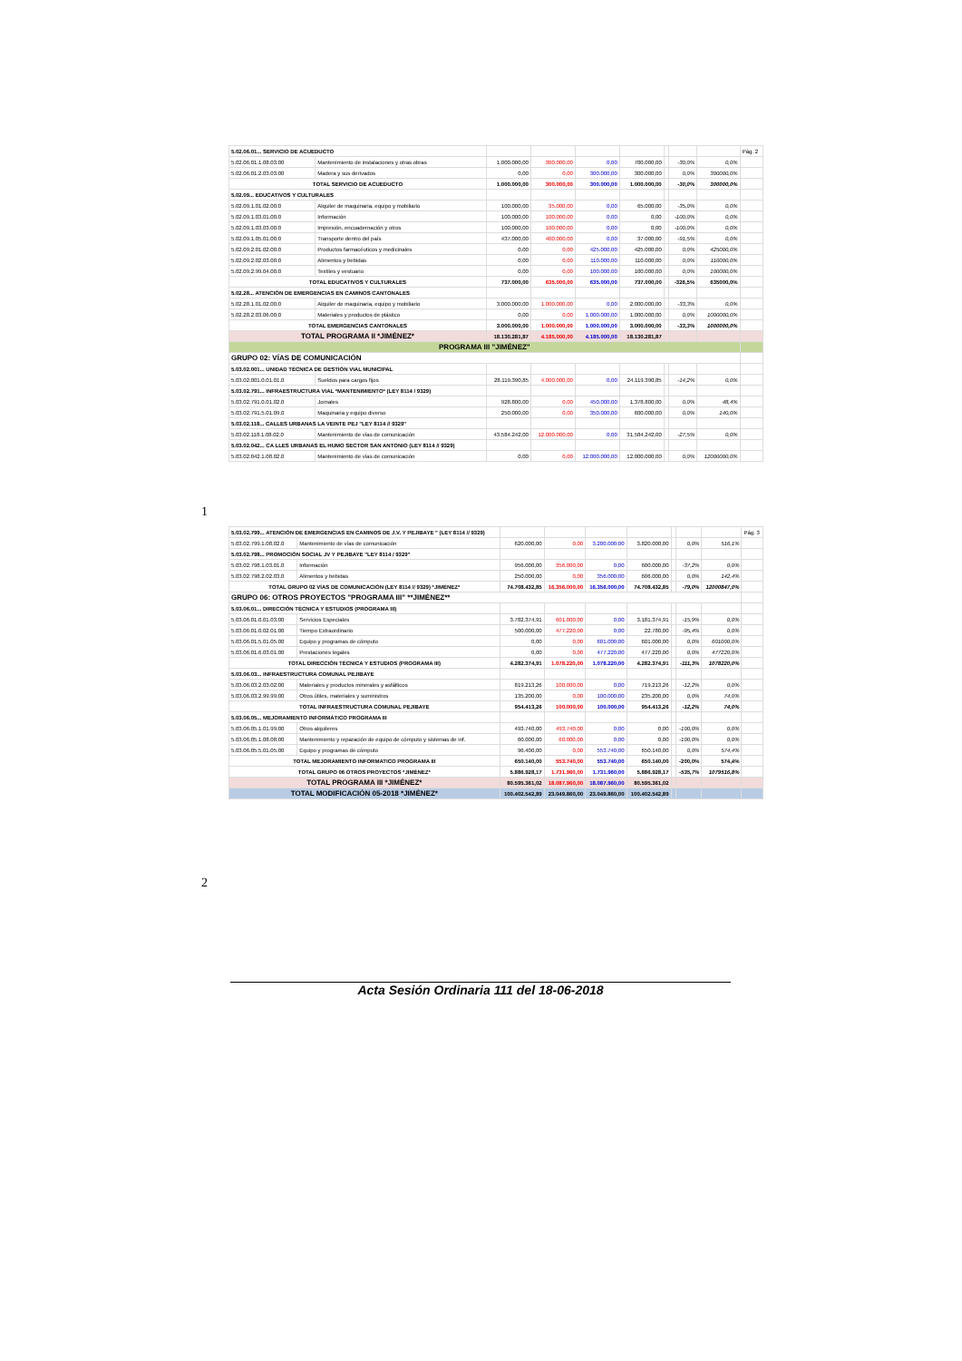| 5.02.06.01... SERVICIO DE ACUEDUCTO | | | | | | | | | Pág. 2 |
| 5.02.06.01.1.08.03.00 | Mantenimiento de instalaciones y otras obras | 1.000.000,00 | 300.000,00 | 0,00 | 700.000,00 | | -30,0% | 0,0% | |
| 5.02.06.01.2.03.03.00 | Madera y sus derivados | 0,00 | 0,00 | 300.000,00 | 300.000,00 | | 0,0% | 300000,0% | |
| TOTAL SERVICIO DE ACUEDUCTO | | 1.000.000,00 | 300.000,00 | 300.000,00 | 1.000.000,00 | | -30,0% | 300000,0% | |
| 5.02.09... EDUCATIVOS Y CULTURALES | | | | | | | | | |
| 5.02.09.1.01.02.00.0 | Alquiler de maquinaria, equipo y mobiliario | 100.000,00 | 35.000,00 | 0,00 | 65.000,00 | | -35,0% | 0,0% | |
| 5.02.09.1.03.01.00.0 | Información | 100.000,00 | 100.000,00 | 0,00 | 0,00 | | -100,0% | 0,0% | |
| 5.02.09.1.03.03.00.0 | Impresión, encuadernación y otros | 100.000,00 | 100.000,00 | 0,00 | 0,00 | | -100,0% | 0,0% | |
| 5.02.09.1.05.01.00.0 | Transporte dentro del país | 437.000,00 | 400.000,00 | 0,00 | 37.000,00 | | -91,5% | 0,0% | |
| 5.02.09.2.01.02.00.0 | Productos farmacéuticos y medicinales | 0,00 | 0,00 | 425.000,00 | 425.000,00 | | 0,0% | 425000,0% | |
| 5.02.09.2.02.03.00.0 | Alimentos y bebidas | 0,00 | 0,00 | 110.000,00 | 110.000,00 | | 0,0% | 110000,0% | |
| 5.02.09.2.99.04.00.0 | Textiles y vestuario | 0,00 | 0,00 | 100.000,00 | 100.000,00 | | 0,0% | 100000,0% | |
| TOTAL EDUCATIVOS Y CULTURALES | | 737.000,00 | 635.000,00 | 635.000,00 | 737.000,00 | | -326,5% | 635000,0% | |
| 5.02.28... ATENCIÓN DE EMERGENCIAS EN CAMINOS CANTONALES | | | | | | | | | |
| 5.02.28.1.01.02.00.0 | Alquiler de maquinaria, equipo y mobiliario | 3.000.000,00 | 1.000.000,00 | 0,00 | 2.000.000,00 | | -33,3% | 0,0% | |
| 5.02.28.2.03.06.00.0 | Materiales y productos de plástico | 0,00 | 0,00 | 1.000.000,00 | 1.000.000,00 | | 0,0% | 1000000,0% | |
| TOTAL EMERGENCIAS CANTONALES | | 3.000.000,00 | 1.000.000,00 | 1.000.000,00 | 3.000.000,00 | | -33,3% | 1000000,0% | |
| TOTAL PROGRAMA II *JIMÉNEZ* | | 18.130.281,87 | 4.185.000,00 | 4.185.000,00 | 18.130.281,87 | | | | |
| PROGRAMA III "JIMÉNEZ" | | | | | | | | | |
| GRUPO 02: VÍAS DE COMUNICACIÓN | | | | | | | | | |
| 5.03.02.001... UNIDAD TÉCNICA DE GESTIÓN VIAL MUNICIPAL | | | | | | | | | |
| 5.03.02.001.0.01.01.0 | Sueldos para cargos fijos | 28.119.390,85 | 4.000.000,00 | 0,00 | 24.119.390,85 | | -14,2% | 0,0% | |
| 5.03.02.791... INFRAESTRUCTURA VIAL *MANTENIMIENTO* (LEY 8114 / 9329) | | | | | | | | | |
| 5.03.02.791.0.01.02.0 | Jornales | 928.800,00 | 0,00 | 450.000,00 | 1.378.800,00 | | 0,0% | 48,4% | |
| 5.03.02.791.5.01.09.0 | Maquinaria y equipo diverso | 250.000,00 | 0,00 | 350.000,00 | 600.000,00 | | 0,0% | 140,0% | |
| 5.03.02.118... CALLES URBANAS LA VEINTE PEJ "LEY 8114 // 9329" | | | | | | | | | |
| 5.03.02.118.1.08.02.0 | Mantenimiento de vías de comunicación | 43.584.242,00 | 12.000.000,00 | 0,00 | 31.584.242,00 | | -27,5% | 0,0% | |
| 5.03.02.042... CA LLES URBANAS EL HUMO SECTOR SAN ANTONIO (LEY 8114 // 9329) | | | | | | | | | |
| 5.03.02.042.1.08.02.0 | Mantenimiento de vías de comunicación | 0,00 | 0,00 | 12.000.000,00 | 12.000.000,00 | | 0,0% | 12000000,0% | |
1
| 5.03.02.799... ATENCIÓN DE EMERGENCIAS EN CAMINOS DE J.V. Y PEJIBAYE " (LEY 8114 // 9329) | | | | | | | | | Pág. 3 |
| 5.03.02.799.1.08.02.0 | Mantenimiento de vías de comunicación | 620.000,00 | 0,00 | 3.200.000,00 | 3.820.000,00 | | 0,0% | 516,1% | |
| 5.03.02.798... PROMOCIÓN SOCIAL JV Y PEJIBAYE "LEY 8114 / 9329" | | | | | | | | | |
| 5.03.02.798.1.03.01.0 | Información | 956.000,00 | 356.000,00 | 0,00 | 600.000,00 | | -37,2% | 0,0% | |
| 5.03.02.798.2.02.03.0 | Alimentos y bebidas | 250.000,00 | 0,00 | 356.000,00 | 606.000,00 | | 0,0% | 142,4% | |
| TOTAL GRUPO 02 VÍAS DE COMUNICACIÓN (LEY 8114 // 9329) *JIMÉNEZ* | | 74.708.432,85 | 16.356.000,00 | 16.356.000,00 | 74.708.432,85 | | -79,0% | 12000847,0% | |
| GRUPO 06: OTROS PROYECTOS "PROGRAMA III" **JIMÉNEZ** | | | | | | | | | |
| 5.03.06.01... DIRECCIÓN TÉCNICA Y ESTUDIOS (PROGRAMA III) | | | | | | | | | |
| 5.03.06.01.0.01.03.00 | Servicios Especiales | 3.782.374,91 | 601.000,00 | 0,00 | 3.181.374,91 | | -15,9% | 0,0% | |
| 5.03.06.01.0.02.01.00 | Tiempo Extraordinario | 500.000,00 | 477.220,00 | 0,00 | 22.780,00 | | -95,4% | 0,0% | |
| 5.03.06.01.5.01.05.00 | Equipo y programas de cómputo | 0,00 | 0,00 | 601.000,00 | 601.000,00 | | 0,0% | 601000,0% | |
| 5.03.06.01.6.03.01.00 | Prestaciones legales | 0,00 | 0,00 | 477.220,00 | 477.220,00 | | 0,0% | 477220,0% | |
| TOTAL DIRECCIÓN TÉCNICA Y ESTUDIOS (PROGRAMA III) | | 4.282.374,91 | 1.078.220,00 | 1.078.220,00 | 4.282.374,91 | | -111,3% | 1078220,0% | |
| 5.03.06.03... INFRAESTRUCTURA COMUNAL PEJIBAYE | | | | | | | | | |
| 5.03.06.03.2.03.02.00 | Materiales y productos minerales y asfálticos | 819.213,26 | 100.000,00 | 0,00 | 719.213,26 | | -12,2% | 0,0% | |
| 5.03.06.03.2.99.99.00 | Otros útiles, materiales y suministros | 135.200,00 | 0,00 | 100.000,00 | 235.200,00 | | 0,0% | 74,0% | |
| TOTAL INFRAESTRUCTURA COMUNAL PEJIBAYE | | 954.413,26 | 100.000,00 | 100.000,00 | 954.413,26 | | -12,2% | 74,0% | |
| 5.03.06.05... MEJORAMIENTO INFORMÁTICO PROGRAMA III | | | | | | | | | |
| 5.03.06.05.1.01.99.00 | Otros alquileres | 493.740,00 | 493.740,00 | 0,00 | 0,00 | | -100,0% | 0,0% | |
| 5.03.06.05.1.08.08.00 | Mantenimiento y reparación de equipo de cómputo y sistemas de inf. | 60.000,00 | 60.000,00 | 0,00 | 0,00 | | -100,0% | 0,0% | |
| 5.03.06.05.5.01.05.00 | Equipo y programas de cómputo | 96.400,00 | 0,00 | 553.740,00 | 650.140,00 | | 0,0% | 574,4% | |
| TOTAL MEJORAMIENTO INFORMATICO PROGRAMA III | | 650.140,00 | 553.740,00 | 553.740,00 | 650.140,00 | | -200,0% | 574,4% | |
| TOTAL GRUPO 06 OTROS PROYECTOS *JIMÉNEZ* | | 5.886.928,17 | 1.731.960,00 | 1.731.960,00 | 5.886.928,17 | | -535,7% | 1079516,8% | |
| TOTAL PROGRAMA III *JIMÉNEZ* | | 80.595.361,02 | 18.087.960,00 | 18.087.960,00 | 80.595.361,02 | | | | |
| TOTAL MODIFICACIÓN 05-2018 *JIMÉNEZ* | | 100.402.542,89 | 23.049.860,00 | 23.049.860,00 | 100.402.542,89 | | | | |
2
Acta Sesión Ordinaria 111 del 18-06-2018